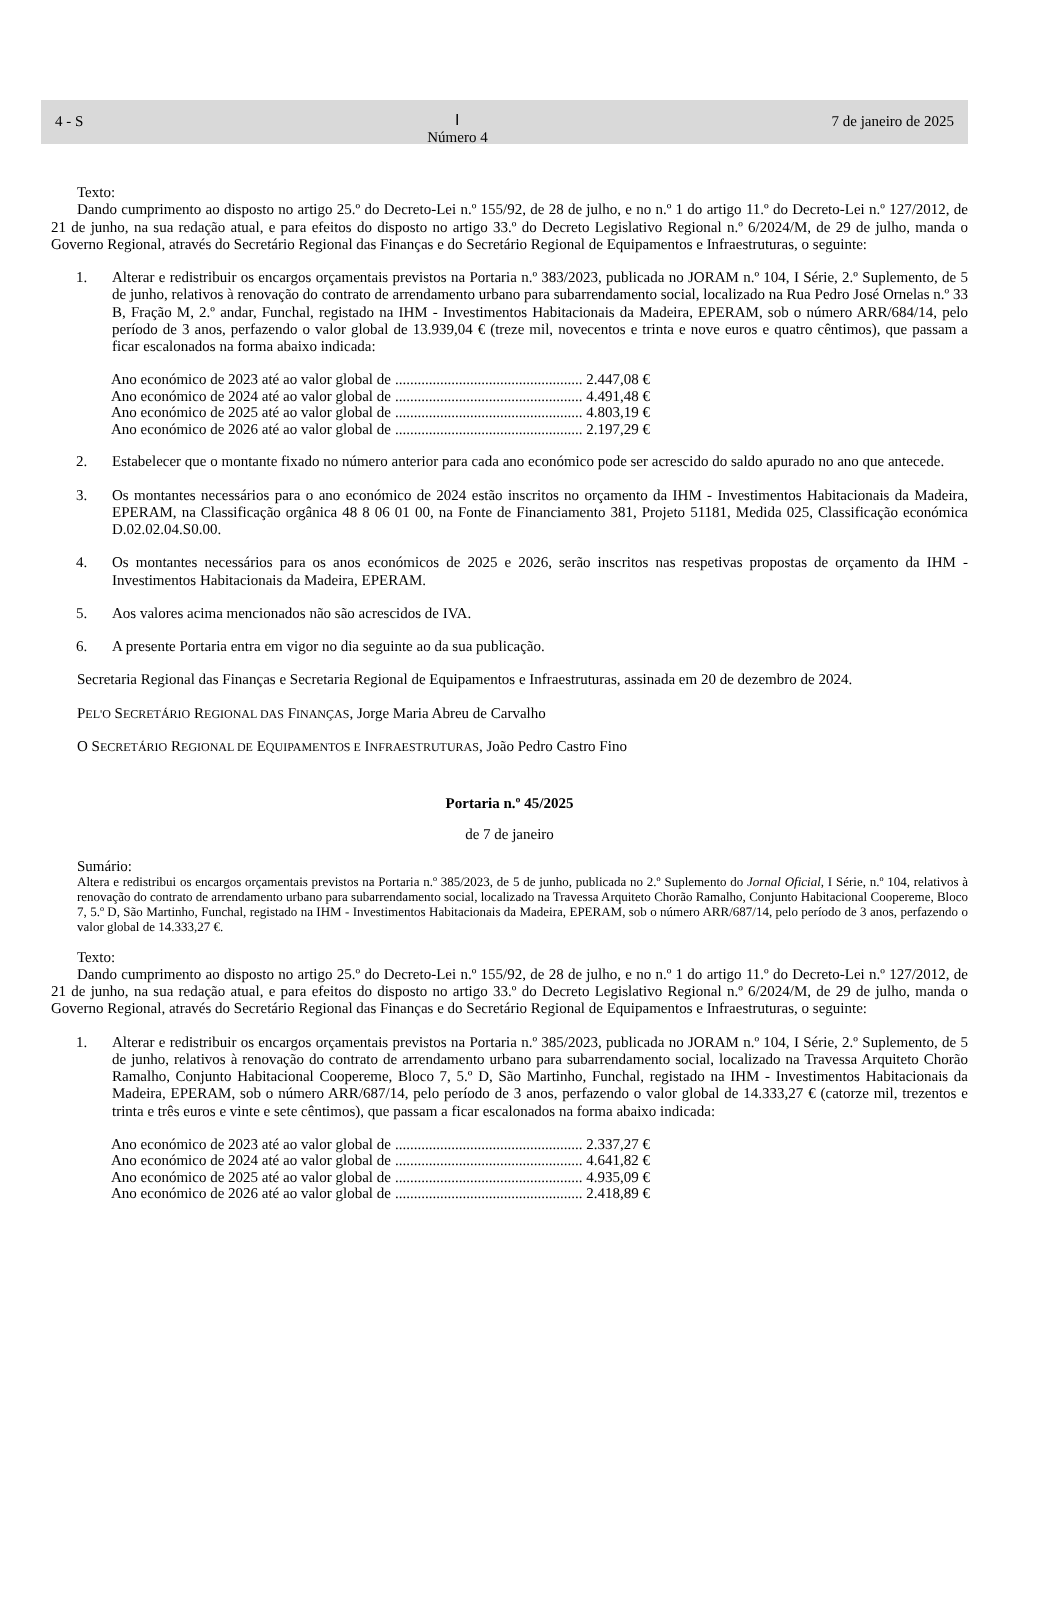4 - S Ⅰ
Número 4 7 de janeiro de 2025
Texto:
Dando cumprimento ao disposto no artigo 25.º do Decreto-Lei n.º 155/92, de 28 de julho, e no n.º 1 do artigo 11.º do Decreto-Lei n.º 127/2012, de 21 de junho, na sua redação atual, e para efeitos do disposto no artigo 33.º do Decreto Legislativo Regional n.º 6/2024/M, de 29 de julho, manda o Governo Regional, através do Secretário Regional das Finanças e do Secretário Regional de Equipamentos e Infraestruturas, o seguinte:
1. Alterar e redistribuir os encargos orçamentais previstos na Portaria n.º 383/2023, publicada no JORAM n.º 104, I Série, 2.º Suplemento, de 5 de junho, relativos à renovação do contrato de arrendamento urbano para subarrendamento social, localizado na Rua Pedro José Ornelas n.º 33 B, Fração M, 2.º andar, Funchal, registado na IHM - Investimentos Habitacionais da Madeira, EPERAM, sob o número ARR/684/14, pelo período de 3 anos, perfazendo o valor global de 13.939,04 € (treze mil, novecentos e trinta e nove euros e quatro cêntimos), que passam a ficar escalonados na forma abaixo indicada:
| Ano económico de 2023 até ao valor global de | .................................................. 2.447,08 € |
| Ano económico de 2024 até ao valor global de | .................................................. 4.491,48 € |
| Ano económico de 2025 até ao valor global de | .................................................. 4.803,19 € |
| Ano económico de 2026 até ao valor global de | .................................................. 2.197,29 € |
2. Estabelecer que o montante fixado no número anterior para cada ano económico pode ser acrescido do saldo apurado no ano que antecede.
3. Os montantes necessários para o ano económico de 2024 estão inscritos no orçamento da IHM - Investimentos Habitacionais da Madeira, EPERAM, na Classificação orgânica 48 8 06 01 00, na Fonte de Financiamento 381, Projeto 51181, Medida 025, Classificação económica D.02.02.04.S0.00.
4. Os montantes necessários para os anos económicos de 2025 e 2026, serão inscritos nas respetivas propostas de orçamento da IHM - Investimentos Habitacionais da Madeira, EPERAM.
5. Aos valores acima mencionados não são acrescidos de IVA.
6. A presente Portaria entra em vigor no dia seguinte ao da sua publicação.
Secretaria Regional das Finanças e Secretaria Regional de Equipamentos e Infraestruturas, assinada em 20 de dezembro de 2024.
PEL'O SECRETÁRIO REGIONAL DAS FINANÇAS, Jorge Maria Abreu de Carvalho
O SECRETÁRIO REGIONAL DE EQUIPAMENTOS E INFRAESTRUTURAS, João Pedro Castro Fino
Portaria n.º 45/2025
de 7 de janeiro
Sumário:
Altera e redistribui os encargos orçamentais previstos na Portaria n.º 385/2023, de 5 de junho, publicada no 2.º Suplemento do Jornal Oficial, I Série, n.º 104, relativos à renovação do contrato de arrendamento urbano para subarrendamento social, localizado na Travessa Arquiteto Chorão Ramalho, Conjunto Habitacional Coopereme, Bloco 7, 5.º D, São Martinho, Funchal, registado na IHM - Investimentos Habitacionais da Madeira, EPERAM, sob o número ARR/687/14, pelo período de 3 anos, perfazendo o valor global de 14.333,27 €.
Texto:
Dando cumprimento ao disposto no artigo 25.º do Decreto-Lei n.º 155/92, de 28 de julho, e no n.º 1 do artigo 11.º do Decreto-Lei n.º 127/2012, de 21 de junho, na sua redação atual, e para efeitos do disposto no artigo 33.º do Decreto Legislativo Regional n.º 6/2024/M, de 29 de julho, manda o Governo Regional, através do Secretário Regional das Finanças e do Secretário Regional de Equipamentos e Infraestruturas, o seguinte:
1. Alterar e redistribuir os encargos orçamentais previstos na Portaria n.º 385/2023, publicada no JORAM n.º 104, I Série, 2.º Suplemento, de 5 de junho, relativos à renovação do contrato de arrendamento urbano para subarrendamento social, localizado na Travessa Arquiteto Chorão Ramalho, Conjunto Habitacional Coopereme, Bloco 7, 5.º D, São Martinho, Funchal, registado na IHM - Investimentos Habitacionais da Madeira, EPERAM, sob o número ARR/687/14, pelo período de 3 anos, perfazendo o valor global de 14.333,27 € (catorze mil, trezentos e trinta e três euros e vinte e sete cêntimos), que passam a ficar escalonados na forma abaixo indicada:
| Ano económico de 2023 até ao valor global de | .................................................. 2.337,27 € |
| Ano económico de 2024 até ao valor global de | .................................................. 4.641,82 € |
| Ano económico de 2025 até ao valor global de | .................................................. 4.935,09 € |
| Ano económico de 2026 até ao valor global de | .................................................. 2.418,89 € |